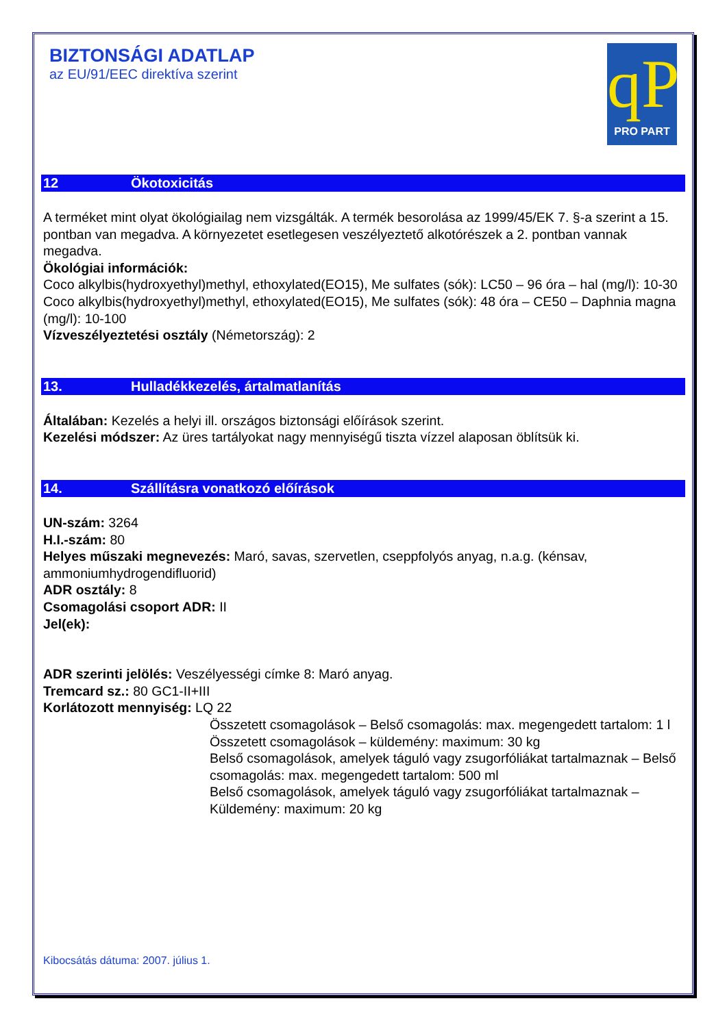BIZTONSÁGI ADATLAP
az EU/91/EEC direktíva szerint
qP
PRO PART
12 Ökotoxicitás
A terméket mint olyat ökológiailag nem vizsgálták. A termék besorolása az 1999/45/EK 7. §-a szerint a 15. pontban van megadva. A környezetet esetlegesen veszélyeztető alkotórészek a 2. pontban vannak megadva.
Ökológiai információk:
Coco alkylbis(hydroxyethyl)methyl, ethoxylated(EO15), Me sulfates (sók): LC50 – 96 óra – hal (mg/l): 10-30
Coco alkylbis(hydroxyethyl)methyl, ethoxylated(EO15), Me sulfates (sók): 48 óra – CE50 – Daphnia magna (mg/l): 10-100
Vízveszélyeztetési osztály (Németország): 2
13. Hulladékkezelés, ártalmatlanítás
Általában: Kezelés a helyi ill. országos biztonsági előírások szerint.
Kezelési módszer: Az üres tartályokat nagy mennyiségű tiszta vízzel alaposan öblítsük ki.
14. Szállításra vonatkozó előírások
UN-szám: 3264
H.I.-szám: 80
Helyes műszaki megnevezés: Maró, savas, szervetlen, cseppfolyós anyag, n.a.g. (kénsav, ammoniumhydrogendifluorid)
ADR osztály: 8
Csomagolási csoport ADR: II
Jel(ek):
ADR szerinti jelölés: Veszélyességi címke 8: Maró anyag.
Tremcard sz.: 80 GC1-II+III
Korlátozott mennyiség: LQ 22
Összetett csomagolások – Belső csomagolás: max. megengedett tartalom: 1 l
Összetett csomagolások – küldemény: maximum: 30 kg
Belső csomagolások, amelyek táguló vagy zsugorfóliákat tartalmaznak – Belső csomagolás: max. megengedett tartalom: 500 ml
Belső csomagolások, amelyek táguló vagy zsugorfóliákat tartalmaznak – Küldemény: maximum: 20 kg
Kibocsátás dátuma: 2007. július 1.